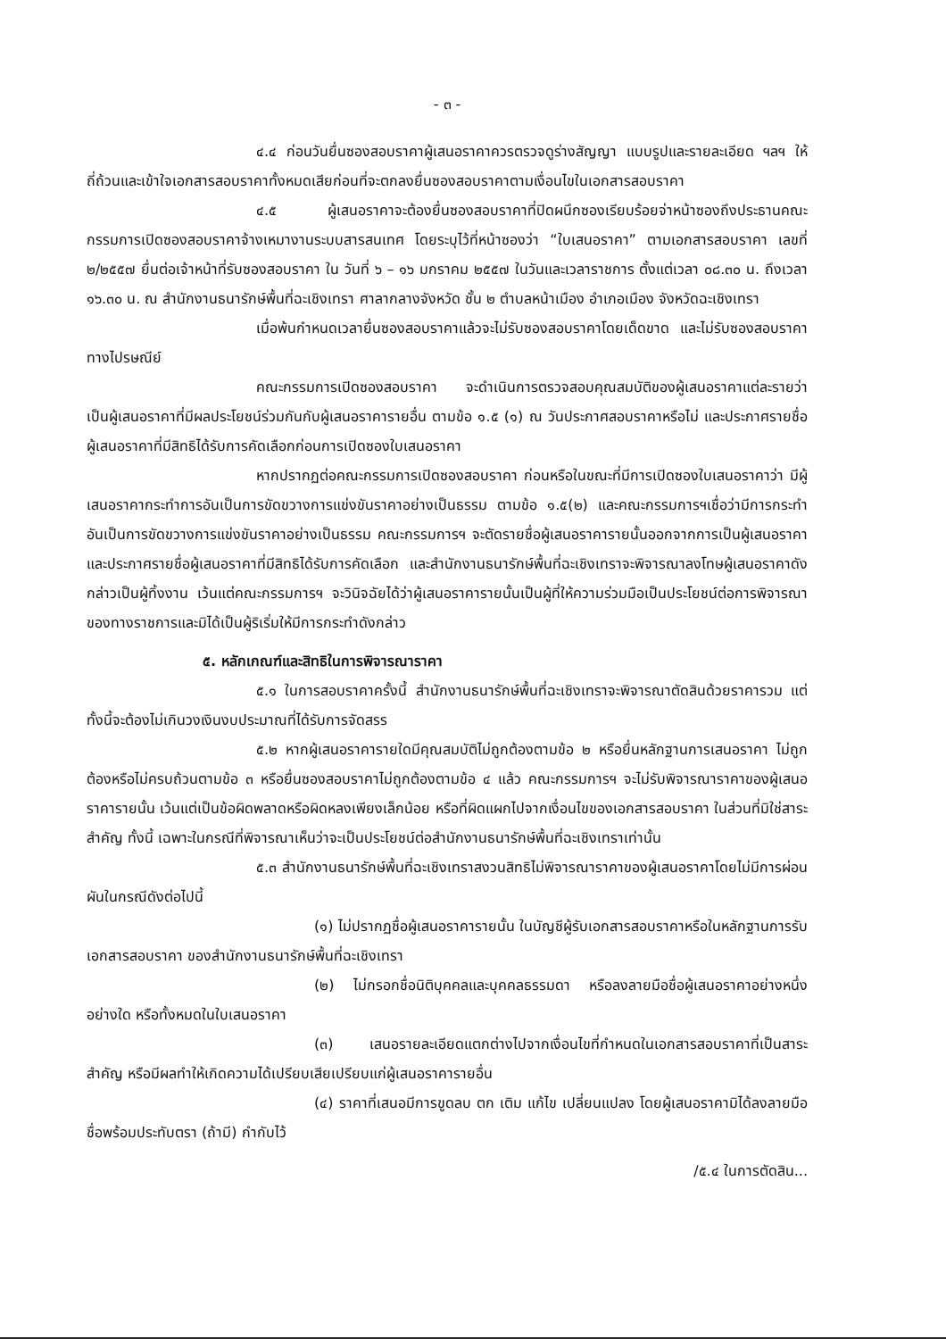- ๓ -
๔.๔ ก่อนวันยื่นซองสอบราคาผู้เสนอราคาควรตรวจดูร่างสัญญา แบบรูปและรายละเอียด ฯลฯ ให้ถี่ถ้วนและเข้าใจเอกสารสอบราคาทั้งหมดเสียก่อนที่จะตกลงยื่นซองสอบราคาตามเงื่อนไขในเอกสารสอบราคา
๔.๕ ผู้เสนอราคาจะต้องยื่นซองสอบราคาที่ปิดผนึกซองเรียบร้อยจ่าหน้าซองถึงประธานคณะกรรมการเปิดซองสอบราคาจ้างเหมางานระบบสารสนเทศ โดยระบุไว้ที่หน้าซองว่า “ใบเสนอราคา” ตามเอกสารสอบราคา เลขที่ ๒/๒๕๕๗ ยื่นต่อเจ้าหน้าที่รับซองสอบราคา ใน วันที่ ๖ – ๑๖ มกราคม ๒๕๕๗ ในวันและเวลาราชการ ตั้งแต่เวลา ๐๘.๓๐ น. ถึงเวลา ๑๖.๓๐ น. ณ สำนักงานธนารักษ์พื้นที่ฉะเชิงเทรา ศาลากลางจังหวัด ชั้น ๒ ตำบลหน้าเมือง อำเภอเมือง จังหวัดฉะเชิงเทรา
เมื่อพ้นกำหนดเวลายื่นซองสอบราคาแล้วจะไม่รับซองสอบราคาโดยเด็ดขาด และไม่รับซองสอบราคาทางไปรษณีย์
คณะกรรมการเปิดซองสอบราคา จะดำเนินการตรวจสอบคุณสมบัติของผู้เสนอราคาแต่ละรายว่า เป็นผู้เสนอราคาที่มีผลประโยชน์ร่วมกันกับผู้เสนอราคารายอื่น ตามข้อ ๑.๕ (๑) ณ วันประกาศสอบราคาหรือไม่ และประกาศรายชื่อผู้เสนอราคาที่มีสิทธิได้รับการคัดเลือกก่อนการเปิดซองใบเสนอราคา
หากปรากฏต่อคณะกรรมการเปิดซองสอบราคา ก่อนหรือในขณะที่มีการเปิดซองใบเสนอราคาว่า มีผู้เสนอราคากระทำการอันเป็นการขัดขวางการแข่งขันราคาอย่างเป็นธรรม ตามข้อ ๑.๕(๒) และคณะกรรมการฯเชื่อว่ามีการกระทำอันเป็นการขัดขวางการแข่งขันราคาอย่างเป็นธรรม คณะกรรมการฯ จะตัดรายชื่อผู้เสนอราคารายนั้นออกจากการเป็นผู้เสนอราคา และประกาศรายชื่อผู้เสนอราคาที่มีสิทธิได้รับการคัดเลือก และสำนักงานธนารักษ์พื้นที่ฉะเชิงเทราจะพิจารณาลงโทษผู้เสนอราคาดังกล่าวเป็นผู้ทิ้งงาน เว้นแต่คณะกรรมการฯ จะวินิจฉัยได้ว่าผู้เสนอราคารายนั้นเป็นผู้ที่ให้ความร่วมมือเป็นประโยชน์ต่อการพิจารณาของทางราชการและมิได้เป็นผู้ริเริ่มให้มีการกระทำดังกล่าว
๕. หลักเกณฑ์และสิทธิในการพิจารณาราคา
๕.๑ ในการสอบราคาครั้งนี้ สำนักงานธนารักษ์พื้นที่ฉะเชิงเทราจะพิจารณาตัดสินด้วยราคารวม แต่ทั้งนี้จะต้องไม่เกินวงเงินงบประมาณที่ได้รับการจัดสรร
๕.๒ หากผู้เสนอราคารายใดมีคุณสมบัติไม่ถูกต้องตามข้อ ๒ หรือยื่นหลักฐานการเสนอราคา ไม่ถูกต้องหรือไม่ครบถ้วนตามข้อ ๓ หรือยื่นซองสอบราคาไม่ถูกต้องตามข้อ ๔ แล้ว คณะกรรมการฯ จะไม่รับพิจารณาราคาของผู้เสนอราคารายนั้น เว้นแต่เป็นข้อผิดพลาดหรือผิดหลงเพียงเล็กน้อย หรือที่ผิดแผกไปจากเงื่อนไขของเอกสารสอบราคา ในส่วนที่มิใช่สาระสำคัญ ทั้งนี้ เฉพาะในกรณีที่พิจารณาเห็นว่าจะเป็นประโยชน์ต่อสำนักงานธนารักษ์พื้นที่ฉะเชิงเทราเท่านั้น
๕.๓ สำนักงานธนารักษ์พื้นที่ฉะเชิงเทราสงวนสิทธิไม่พิจารณาราคาของผู้เสนอราคาโดยไม่มีการผ่อนผันในกรณีดังต่อไปนี้
(๑) ไม่ปรากฏชื่อผู้เสนอราคารายนั้น ในบัญชีผู้รับเอกสารสอบราคาหรือในหลักฐานการรับเอกสารสอบราคา ของสำนักงานธนารักษ์พื้นที่ฉะเชิงเทรา
(๒) ไม่กรอกชื่อนิติบุคคลและบุคคลธรรมดา หรือลงลายมือชื่อผู้เสนอราคาอย่างหนึ่งอย่างใด หรือทั้งหมดในใบเสนอราคา
(๓) เสนอรายละเอียดแตกต่างไปจากเงื่อนไขที่กำหนดในเอกสารสอบราคาที่เป็นสาระสำคัญ หรือมีผลทำให้เกิดความได้เปรียบเสียเปรียบแก่ผู้เสนอราคารายอื่น
(๔) ราคาที่เสนอมีการขูดลบ ตก เติม แก้ไข เปลี่ยนแปลง โดยผู้เสนอราคามิได้ลงลายมือชื่อพร้อมประทับตรา (ถ้ามี) กำกับไว้
/๕.๔ ในการตัดสิน...